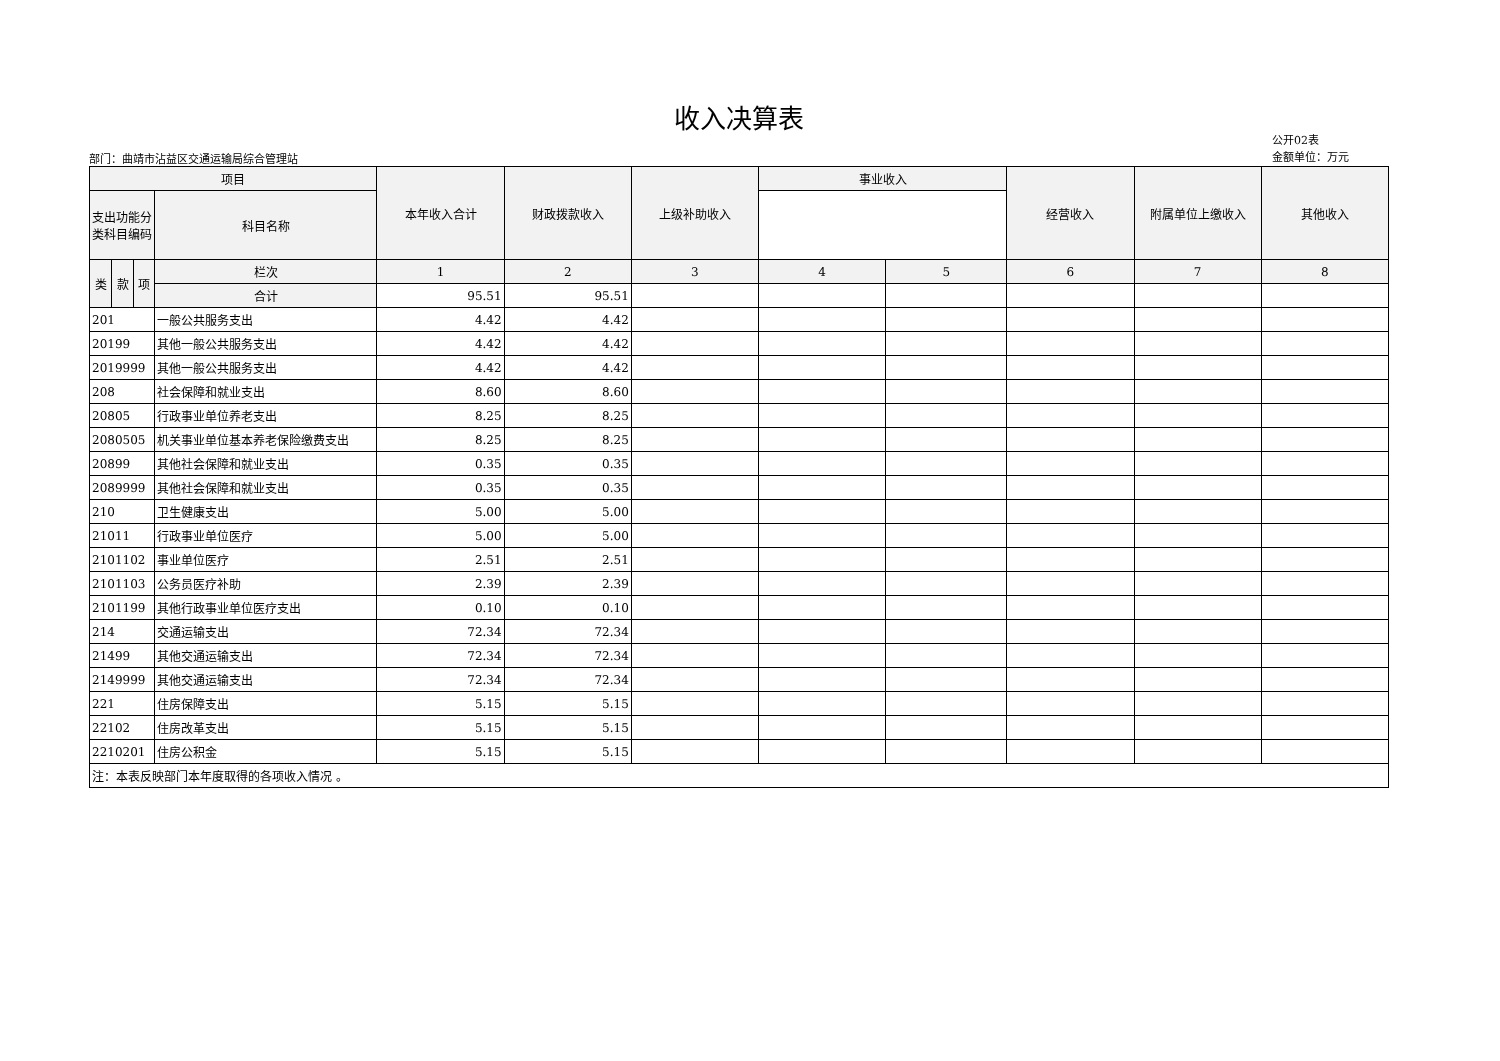收入决算表
部门：曲靖市沾益区交通运输局综合管理站
公开02表
金额单位：万元
| 项目 | | | | 本年收入合计 | 财政拨款收入 | 上级补助收入 | 事业收入 | | 经营收入 | 附属单位上缴收入 | 其他收入 |
| --- | --- | --- | --- | --- | --- | --- | --- | --- | --- | --- | --- |
| 支出功能分类科目编码 | | | 科目名称 | | | | | | | | |
| 类 | 款 | 项 | 栏次 | 1 | 2 | 3 | 4 | 5 | 6 | 7 | 8 |
| | | | 合计 | 95.51 | 95.51 | | | | | | |
| 201 | | | 一般公共服务支出 | 4.42 | 4.42 | | | | | | |
| 20199 | | | 其他一般公共服务支出 | 4.42 | 4.42 | | | | | | |
| 2019999 | | | 其他一般公共服务支出 | 4.42 | 4.42 | | | | | | |
| 208 | | | 社会保障和就业支出 | 8.60 | 8.60 | | | | | | |
| 20805 | | | 行政事业单位养老支出 | 8.25 | 8.25 | | | | | | |
| 2080505 | | | 机关事业单位基本养老保险缴费支出 | 8.25 | 8.25 | | | | | | |
| 20899 | | | 其他社会保障和就业支出 | 0.35 | 0.35 | | | | | | |
| 2089999 | | | 其他社会保障和就业支出 | 0.35 | 0.35 | | | | | | |
| 210 | | | 卫生健康支出 | 5.00 | 5.00 | | | | | | |
| 21011 | | | 行政事业单位医疗 | 5.00 | 5.00 | | | | | | |
| 2101102 | | | 事业单位医疗 | 2.51 | 2.51 | | | | | | |
| 2101103 | | | 公务员医疗补助 | 2.39 | 2.39 | | | | | | |
| 2101199 | | | 其他行政事业单位医疗支出 | 0.10 | 0.10 | | | | | | |
| 214 | | | 交通运输支出 | 72.34 | 72.34 | | | | | | |
| 21499 | | | 其他交通运输支出 | 72.34 | 72.34 | | | | | | |
| 2149999 | | | 其他交通运输支出 | 72.34 | 72.34 | | | | | | |
| 221 | | | 住房保障支出 | 5.15 | 5.15 | | | | | | |
| 22102 | | | 住房改革支出 | 5.15 | 5.15 | | | | | | |
| 2210201 | | | 住房公积金 | 5.15 | 5.15 | | | | | | |
| 注：本表反映部门本年度取得的各项收入情况 。 | | | | | | | | | | | |